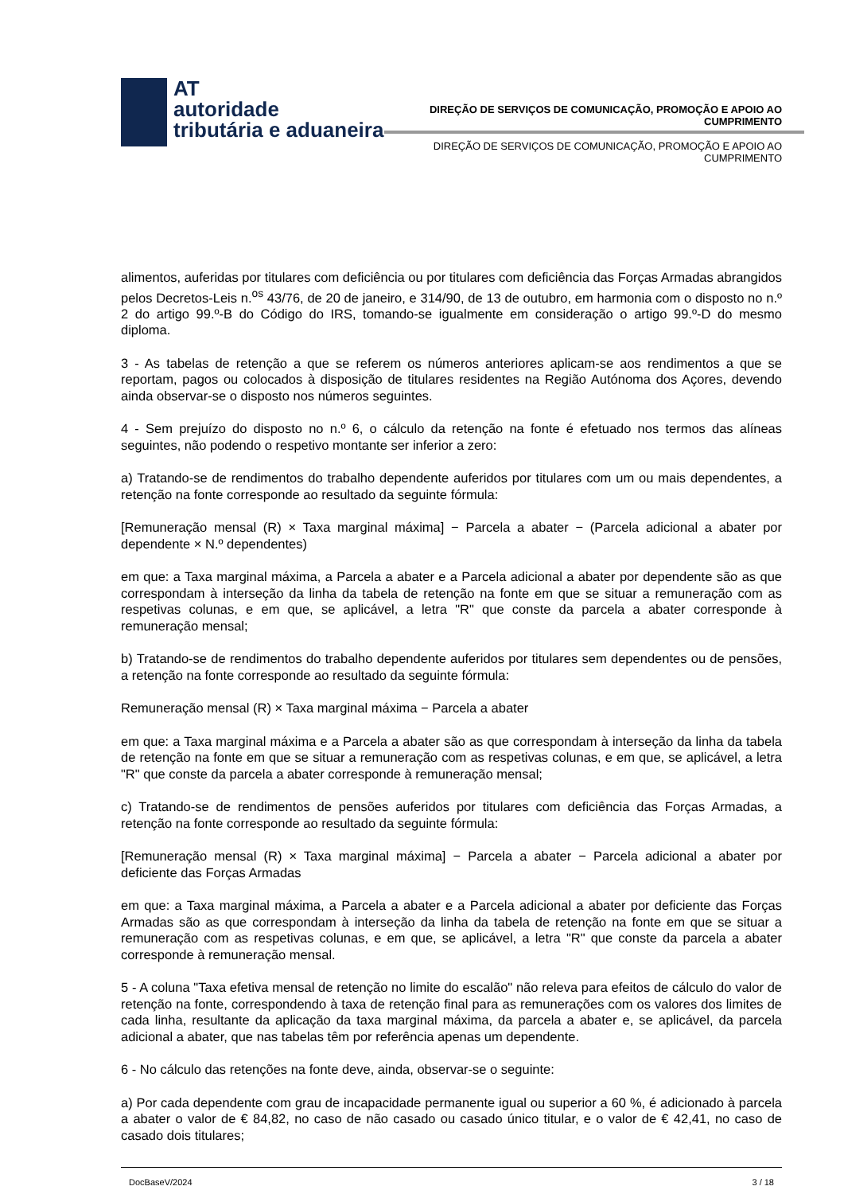AT
autoridade
tributária e aduaneira
DIREÇÃO DE SERVIÇOS DE COMUNICAÇÃO, PROMOÇÃO E APOIO AO CUMPRIMENTO
DIREÇÃO DE SERVIÇOS DE COMUNICAÇÃO, PROMOÇÃO E APOIO AO CUMPRIMENTO
alimentos, auferidas por titulares com deficiência ou por titulares com deficiência das Forças Armadas abrangidos pelos Decretos-Leis n.<sup>os</sup> 43/76, de 20 de janeiro, e 314/90, de 13 de outubro, em harmonia com o disposto no n.º 2 do artigo 99.º-B do Código do IRS, tomando-se igualmente em consideração o artigo 99.º-D do mesmo diploma.
3 - As tabelas de retenção a que se referem os números anteriores aplicam-se aos rendimentos a que se reportam, pagos ou colocados à disposição de titulares residentes na Região Autónoma dos Açores, devendo ainda observar-se o disposto nos números seguintes.
4 - Sem prejuízo do disposto no n.º 6, o cálculo da retenção na fonte é efetuado nos termos das alíneas seguintes, não podendo o respetivo montante ser inferior a zero:
a) Tratando-se de rendimentos do trabalho dependente auferidos por titulares com um ou mais dependentes, a retenção na fonte corresponde ao resultado da seguinte fórmula:
[Remuneração mensal (R) × Taxa marginal máxima] − Parcela a abater − (Parcela adicional a abater por dependente × N.º dependentes)
em que: a Taxa marginal máxima, a Parcela a abater e a Parcela adicional a abater por dependente são as que correspondam à interseção da linha da tabela de retenção na fonte em que se situar a remuneração com as respetivas colunas, e em que, se aplicável, a letra "R" que conste da parcela a abater corresponde à remuneração mensal;
b) Tratando-se de rendimentos do trabalho dependente auferidos por titulares sem dependentes ou de pensões, a retenção na fonte corresponde ao resultado da seguinte fórmula:
Remuneração mensal (R) × Taxa marginal máxima − Parcela a abater
em que: a Taxa marginal máxima e a Parcela a abater são as que correspondam à interseção da linha da tabela de retenção na fonte em que se situar a remuneração com as respetivas colunas, e em que, se aplicável, a letra "R" que conste da parcela a abater corresponde à remuneração mensal;
c) Tratando-se de rendimentos de pensões auferidos por titulares com deficiência das Forças Armadas, a retenção na fonte corresponde ao resultado da seguinte fórmula:
[Remuneração mensal (R) × Taxa marginal máxima] − Parcela a abater − Parcela adicional a abater por deficiente das Forças Armadas
em que: a Taxa marginal máxima, a Parcela a abater e a Parcela adicional a abater por deficiente das Forças Armadas são as que correspondam à interseção da linha da tabela de retenção na fonte em que se situar a remuneração com as respetivas colunas, e em que, se aplicável, a letra "R" que conste da parcela a abater corresponde à remuneração mensal.
5 - A coluna "Taxa efetiva mensal de retenção no limite do escalão" não releva para efeitos de cálculo do valor de retenção na fonte, correspondendo à taxa de retenção final para as remunerações com os valores dos limites de cada linha, resultante da aplicação da taxa marginal máxima, da parcela a abater e, se aplicável, da parcela adicional a abater, que nas tabelas têm por referência apenas um dependente.
6 - No cálculo das retenções na fonte deve, ainda, observar-se o seguinte:
a) Por cada dependente com grau de incapacidade permanente igual ou superior a 60 %, é adicionado à parcela a abater o valor de € 84,82, no caso de não casado ou casado único titular, e o valor de € 42,41, no caso de casado dois titulares;
DocBaseV/2024 3 / 18